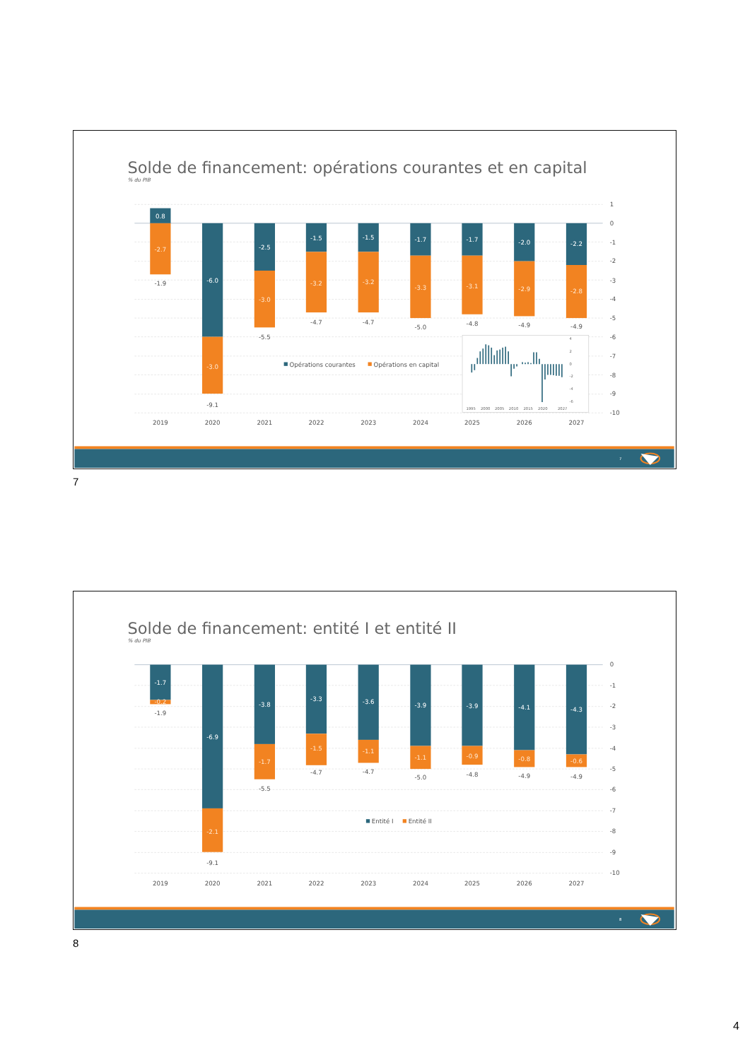Solde de financement: opérations courantes et en capital
% du PIB
1
0
-1
-2
-3
-4
-5
-6
-7
-8
-9
-10
0.8
-6.0
-2.5
-1.5
-1.5
-1.7
-1.7
-2.0
-2.2
-2.7
-3.0
-3.0
-3.2
-3.2
-3.3
-3.1
-2.9
-2.8
-1.9
-9.1
-5.5
-4.7
-4.7
-5.0
-4.8
-4.9
-4.9
2019
2020
2021
2022
2023
2024
2025
2026
2027
Opérations courantes
Opérations en capital
4
2
0
-2
-4
-6
1995
2000
2005
2010
2015
2020
2027
7
7
Solde de financement: entité I et entité II
% du PIB
0
-1
-2
-3
-4
-5
-6
-7
-8
-9
-10
-1.7
-6.9
-3.8
-3.3
-3.6
-3.9
-3.9
-4.1
-4.3
-0.2
-2.1
-1.7
-1.5
-1.1
-1.1
-0.9
-0.8
-0.6
-1.9
-9.1
-5.5
-4.7
-4.7
-5.0
-4.8
-4.9
-4.9
2019
2020
2021
2022
2023
2024
2025
2026
2027
Entité I
Entité II
8
8
4